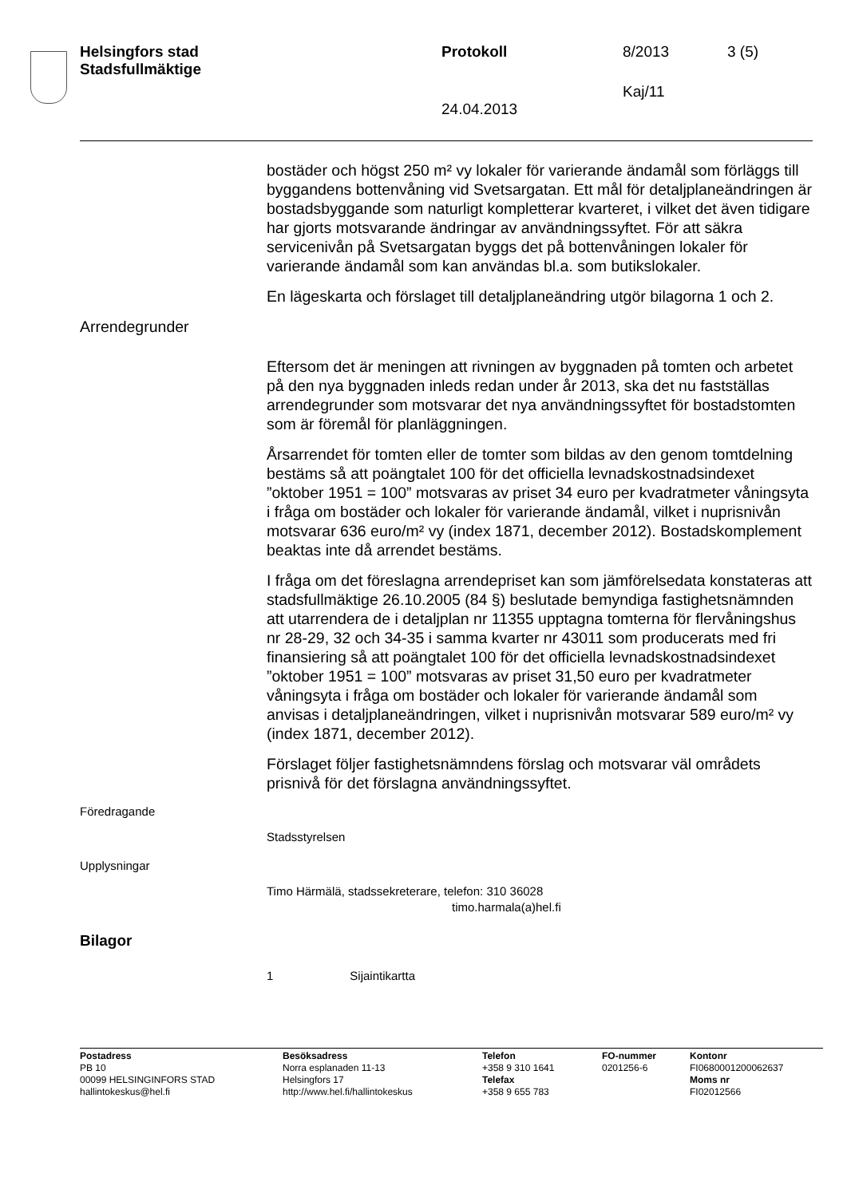Helsingfors stad
Stadsfullmäktige
Protokoll 8/2013 3 (5)
Kaj/11
24.04.2013
bostäder och högst 250 m² vy lokaler för varierande ändamål som förläggs till byggandens bottenvåning vid Svetsargatan. Ett mål för detaljplaneändringen är bostadsbyggande som naturligt kompletterar kvarteret, i vilket det även tidigare har gjorts motsvarande ändringar av användningssyftet. För att säkra servicenivån på Svetsargatan byggs det på bottenvåningen lokaler för varierande ändamål som kan användas bl.a. som butikslokaler.
En lägeskarta och förslaget till detaljplaneändring utgör bilagorna 1 och 2.
Arrendegrunder
Eftersom det är meningen att rivningen av byggnaden på tomten och arbetet på den nya byggnaden inleds redan under år 2013, ska det nu fastställas arrendegrunder som motsvarar det nya användningssyftet för bostadstomten som är föremål för planläggningen.
Årsarrendet för tomten eller de tomter som bildas av den genom tomtdelning bestäms så att poängtalet 100 för det officiella levnadskostnadsindexet ”oktober 1951 = 100” motsvaras av priset 34 euro per kvadratmeter våningsyta i fråga om bostäder och lokaler för varierande ändamål, vilket i nuprisnivån motsvarar 636 euro/m² vy (index 1871, december 2012). Bostadskomplement beaktas inte då arrendet bestäms.
I fråga om det föreslagna arrendepriset kan som jämförelsedata konstateras att stadsfullmäktige 26.10.2005 (84 §) beslutade bemyndiga fastighetsnämnden att utarrendera de i detaljplan nr 11355 upptagna tomterna för flervåningshus nr 28-29, 32 och 34-35 i samma kvarter nr 43011 som producerats med fri finansiering så att poängtalet 100 för det officiella levnadskostnadsindexet ”oktober 1951 = 100” motsvaras av priset 31,50 euro per kvadratmeter våningsyta i fråga om bostäder och lokaler för varierande ändamål som anvisas i detaljplaneändringen, vilket i nuprisnivån motsvarar 589 euro/m² vy (index 1871, december 2012).
Förslaget följer fastighetsnämndens förslag och motsvarar väl områdets prisnivå för det förslagna användningssyftet.
Föredragande
Stadsstyrelsen
Upplysningar
Timo Härmälä, stadssekreterare, telefon: 310 36028
timo.harmala(a)hel.fi
Bilagor
1 Sijaintikartta
Postadress
PB 10
00099 HELSINGINFORS STAD
hallintokeskus@hel.fi
Besöksadress
Norra esplanaden 11-13
Helsingfors 17
http://www.hel.fi/hallintokeskus
Telefon
+358 9 310 1641
Telefax
+358 9 655 783
FO-nummer
0201256-6
Kontonr
FI0680001200062637
Moms nr
FI02012566